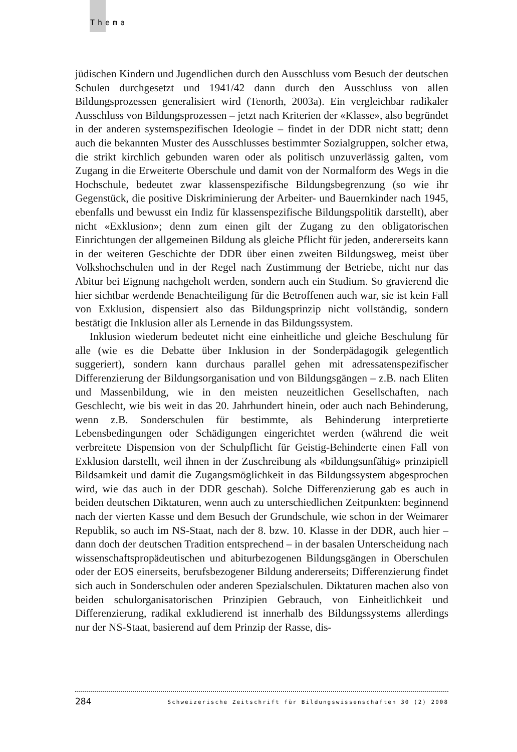Thema
jüdischen Kindern und Jugendlichen durch den Ausschluss vom Besuch der deutschen Schulen durchgesetzt und 1941/42 dann durch den Ausschluss von allen Bildungsprozessen generalisiert wird (Tenorth, 2003a). Ein vergleichbar radikaler Ausschluss von Bildungsprozessen – jetzt nach Kriterien der «Klasse», also begründet in der anderen systemspezifischen Ideologie – findet in der DDR nicht statt; denn auch die bekannten Muster des Ausschlusses bestimmter Sozialgruppen, solcher etwa, die strikt kirchlich gebunden waren oder als politisch unzuverlässig galten, vom Zugang in die Erweiterte Oberschule und damit von der Normalform des Wegs in die Hochschule, bedeutet zwar klassenspezifische Bildungsbegrenzung (so wie ihr Gegenstück, die positive Diskriminierung der Arbeiter- und Bauernkinder nach 1945, ebenfalls und bewusst ein Indiz für klassenspezifische Bildungspolitik darstellt), aber nicht «Exklusion»; denn zum einen gilt der Zugang zu den obligatorischen Einrichtungen der allgemeinen Bildung als gleiche Pflicht für jeden, andererseits kann in der weiteren Geschichte der DDR über einen zweiten Bildungsweg, meist über Volkshochschulen und in der Regel nach Zustimmung der Betriebe, nicht nur das Abitur bei Eignung nachgeholt werden, sondern auch ein Studium. So gravierend die hier sichtbar werdende Benachteiligung für die Betroffenen auch war, sie ist kein Fall von Exklusion, dispensiert also das Bildungsprinzip nicht vollständig, sondern bestätigt die Inklusion aller als Lernende in das Bildungssystem.
Inklusion wiederum bedeutet nicht eine einheitliche und gleiche Beschulung für alle (wie es die Debatte über Inklusion in der Sonderpädagogik gelegentlich suggeriert), sondern kann durchaus parallel gehen mit adressatenspezifischer Differenzierung der Bildungsorganisation und von Bildungsgängen – z.B. nach Eliten und Massenbildung, wie in den meisten neuzeitlichen Gesellschaften, nach Geschlecht, wie bis weit in das 20. Jahrhundert hinein, oder auch nach Behinderung, wenn z.B. Sonderschulen für bestimmte, als Behinderung interpretierte Lebensbedingungen oder Schädigungen eingerichtet werden (während die weit verbreitete Dispension von der Schulpflicht für Geistig-Behinderte einen Fall von Exklusion darstellt, weil ihnen in der Zuschreibung als «bildungsunfähig» prinzipiell Bildsamkeit und damit die Zugangsmöglichkeit in das Bildungssystem abgesprochen wird, wie das auch in der DDR geschah). Solche Differenzierung gab es auch in beiden deutschen Diktaturen, wenn auch zu unterschiedlichen Zeitpunkten: beginnend nach der vierten Kasse und dem Besuch der Grundschule, wie schon in der Weimarer Republik, so auch im NS-Staat, nach der 8. bzw. 10. Klasse in der DDR, auch hier – dann doch der deutschen Tradition entsprechend – in der basalen Unterscheidung nach wissenschaftspropädeutischen und abiturbezogenen Bildungsgängen in Oberschulen oder der EOS einerseits, berufsbezogener Bildung andererseits; Differenzierung findet sich auch in Sonderschulen oder anderen Spezialschulen. Diktaturen machen also von beiden schulorganisatorischen Prinzipien Gebrauch, von Einheitlichkeit und Differenzierung, radikal exkludierend ist innerhalb des Bildungssystems allerdings nur der NS-Staat, basierend auf dem Prinzip der Rasse, dis-
284 Schweizerische Zeitschrift für Bildungswissenschaften 30 (2) 2008